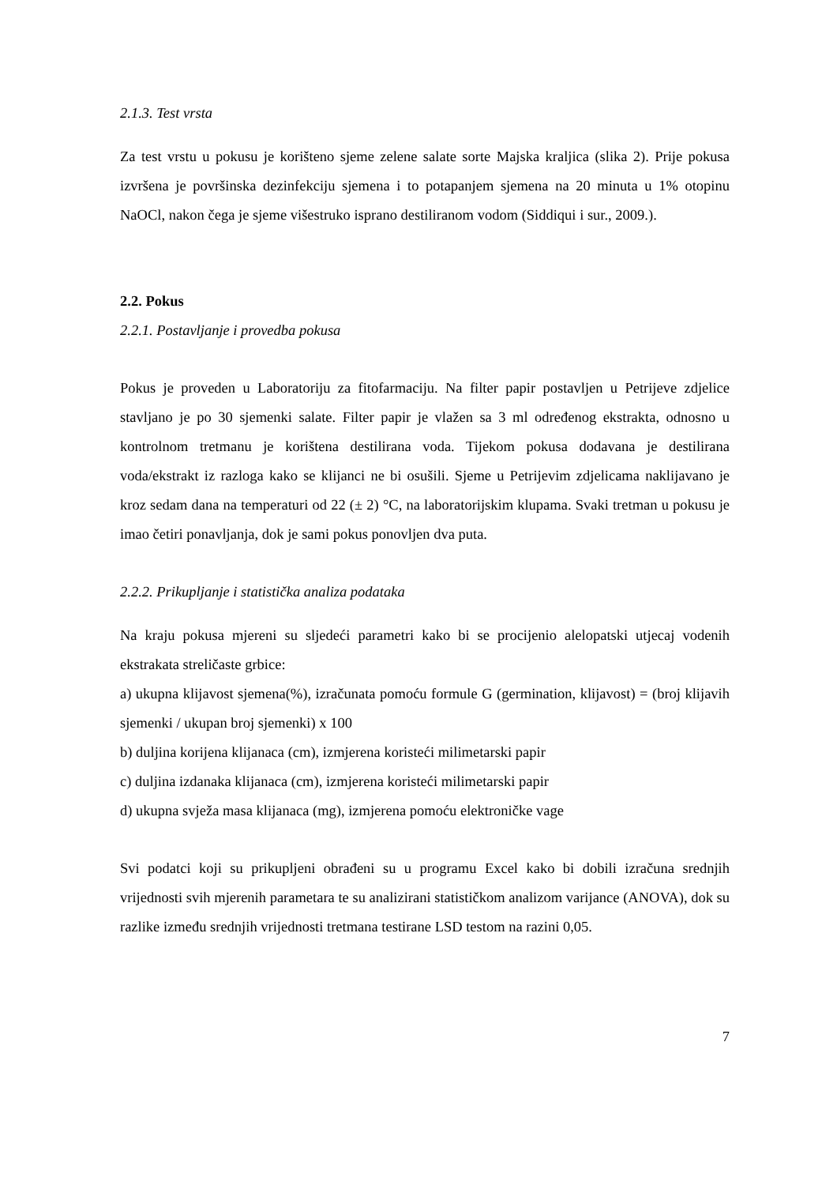2.1.3. Test vrsta
Za test vrstu u pokusu je korišteno sjeme zelene salate sorte Majska kraljica (slika 2). Prije pokusa izvršena je površinska dezinfekciju sjemena i to potapanjem sjemena na 20 minuta u 1% otopinu NaOCl, nakon čega je sjeme višestruko isprano destiliranom vodom (Siddiqui i sur., 2009.).
2.2. Pokus
2.2.1. Postavljanje i provedba pokusa
Pokus je proveden u Laboratoriju za fitofarmaciju. Na filter papir postavljen u Petrijeve zdjelice stavljano je po 30 sjemenki salate. Filter papir je vlažen sa 3 ml određenog ekstrakta, odnosno u kontrolnom tretmanu je korištena destilirana voda. Tijekom pokusa dodavana je destilirana voda/ekstrakt iz razloga kako se klijanci ne bi osušili. Sjeme u Petrijevim zdjelicama naklijavano je kroz sedam dana na temperaturi od 22 (± 2) °C, na laboratorijskim klupama. Svaki tretman u pokusu je imao četiri ponavljanja, dok je sami pokus ponovljen dva puta.
2.2.2. Prikupljanje i statistička analiza podataka
Na kraju pokusa mjereni su sljedeći parametri kako bi se procijenio alelopatski utjecaj vodenih ekstrakata streličaste grbice:
a) ukupna klijavost sjemena(%), izračunata pomoću formule G (germination, klijavost) = (broj klijavih sjemenki / ukupan broj sjemenki) x 100
b) duljina korijena klijanaca (cm), izmjerena koristeći milimetarski papir
c) duljina izdanaka klijanaca (cm), izmjerena koristeći milimetarski papir
d) ukupna svježa masa klijanaca (mg), izmjerena pomoću elektroničke vage
Svi podatci koji su prikupljeni obrađeni su u programu Excel kako bi dobili izračuna srednjih vrijednosti svih mjerenih parametara te su analizirani statističkom analizom varijance (ANOVA), dok su razlike između srednjih vrijednosti tretmana testirane LSD testom na razini 0,05.
7